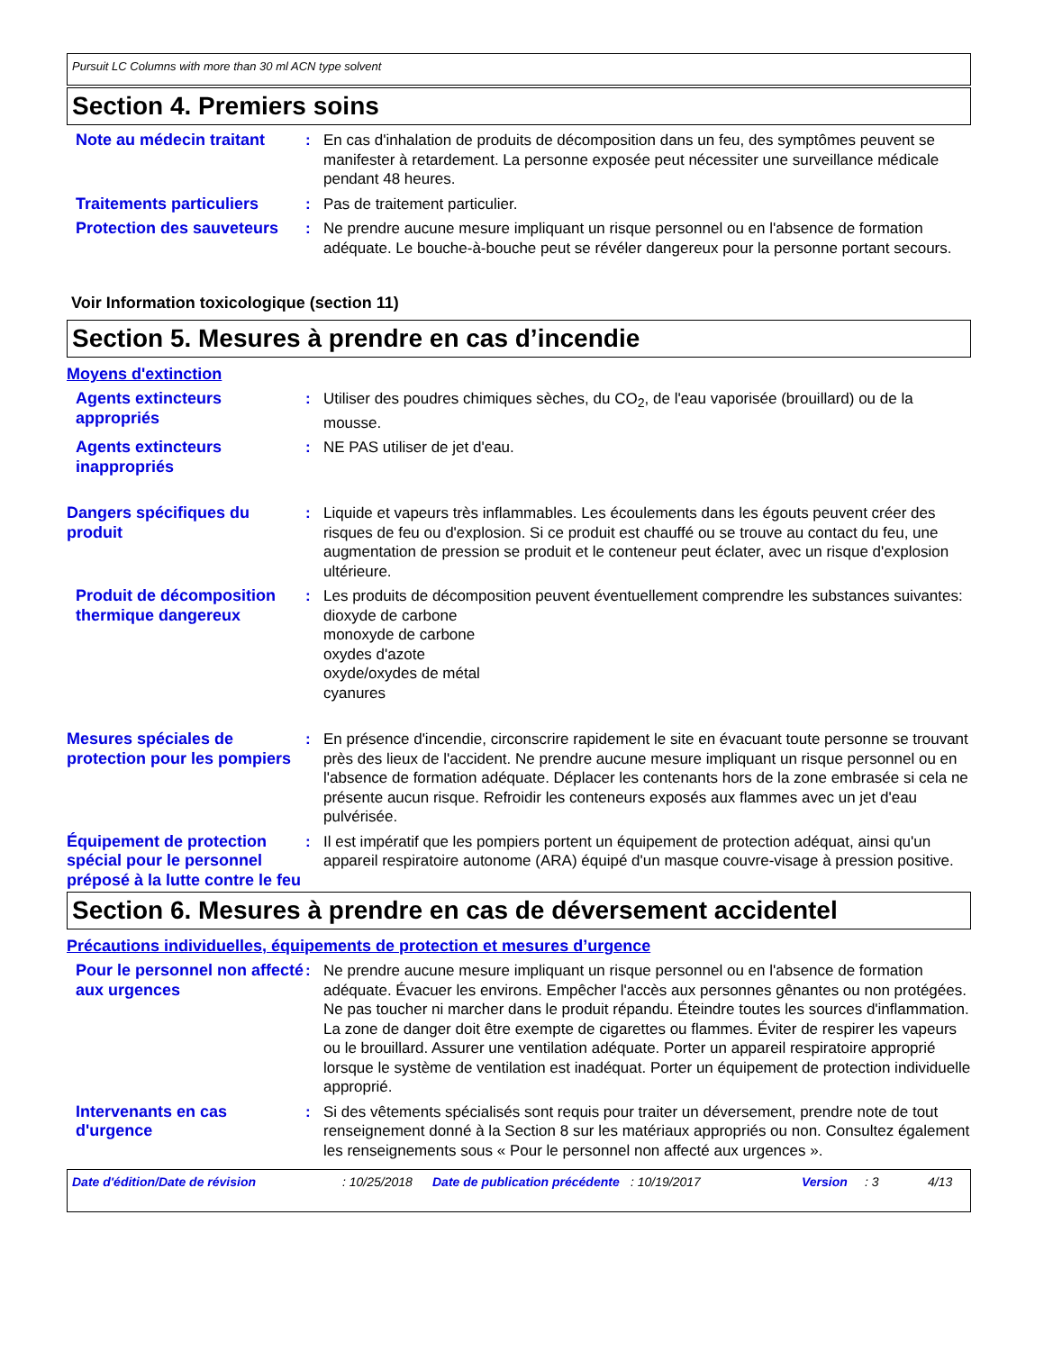Pursuit LC Columns with more than 30 ml ACN type solvent
Section 4. Premiers soins
Note au médecin traitant
: En cas d'inhalation de produits de décomposition dans un feu, des symptômes peuvent se manifester à retardement. La personne exposée peut nécessiter une surveillance médicale pendant 48 heures.
Traitements particuliers
: Pas de traitement particulier.
Protection des sauveteurs
: Ne prendre aucune mesure impliquant un risque personnel ou en l'absence de formation adéquate. Le bouche-à-bouche peut se révéler dangereux pour la personne portant secours.
Voir Information toxicologique (section 11)
Section 5. Mesures à prendre en cas d’incendie
Moyens d'extinction
Agents extincteurs appropriés
: Utiliser des poudres chimiques sèches, du CO<sub>2</sub>, de l'eau vaporisée (brouillard) ou de la mousse.
Agents extincteurs inappropriés
: NE PAS utiliser de jet d'eau.
Dangers spécifiques du produit
: Liquide et vapeurs très inflammables. Les écoulements dans les égouts peuvent créer des risques de feu ou d'explosion. Si ce produit est chauffé ou se trouve au contact du feu, une augmentation de pression se produit et le conteneur peut éclater, avec un risque d'explosion ultérieure.
Produit de décomposition thermique dangereux
: Les produits de décomposition peuvent éventuellement comprendre les substances suivantes:
dioxyde de carbone
monoxyde de carbone
oxydes d'azote
oxyde/oxydes de métal
cyanures
Mesures spéciales de protection pour les pompiers
: En présence d'incendie, circonscrire rapidement le site en évacuant toute personne se trouvant près des lieux de l'accident. Ne prendre aucune mesure impliquant un risque personnel ou en l'absence de formation adéquate. Déplacer les contenants hors de la zone embrasée si cela ne présente aucun risque. Refroidir les conteneurs exposés aux flammes avec un jet d'eau pulvérisée.
Équipement de protection spécial pour le personnel préposé à la lutte contre le feu
: Il est impératif que les pompiers portent un équipement de protection adéquat, ainsi qu'un appareil respiratoire autonome (ARA) équipé d'un masque couvre-visage à pression positive.
Section 6. Mesures à prendre en cas de déversement accidentel
Précautions individuelles, équipements de protection et mesures d’urgence
Pour le personnel non affecté aux urgences
: Ne prendre aucune mesure impliquant un risque personnel ou en l'absence de formation adéquate. Évacuer les environs. Empêcher l'accès aux personnes gênantes ou non protégées. Ne pas toucher ni marcher dans le produit répandu. Éteindre toutes les sources d'inflammation. La zone de danger doit être exempte de cigarettes ou flammes. Éviter de respirer les vapeurs ou le brouillard. Assurer une ventilation adéquate. Porter un appareil respiratoire approprié lorsque le système de ventilation est inadéquat. Porter un équipement de protection individuelle approprié.
Intervenants en cas d'urgence
: Si des vêtements spécialisés sont requis pour traiter un déversement, prendre note de tout renseignement donné à la Section 8 sur les matériaux appropriés ou non. Consultez également les renseignements sous « Pour le personnel non affecté aux urgences ».
Date d'édition/Date de révision : 10/25/2018
Date de publication précédente
: 10/19/2017 Version : 3 4/13